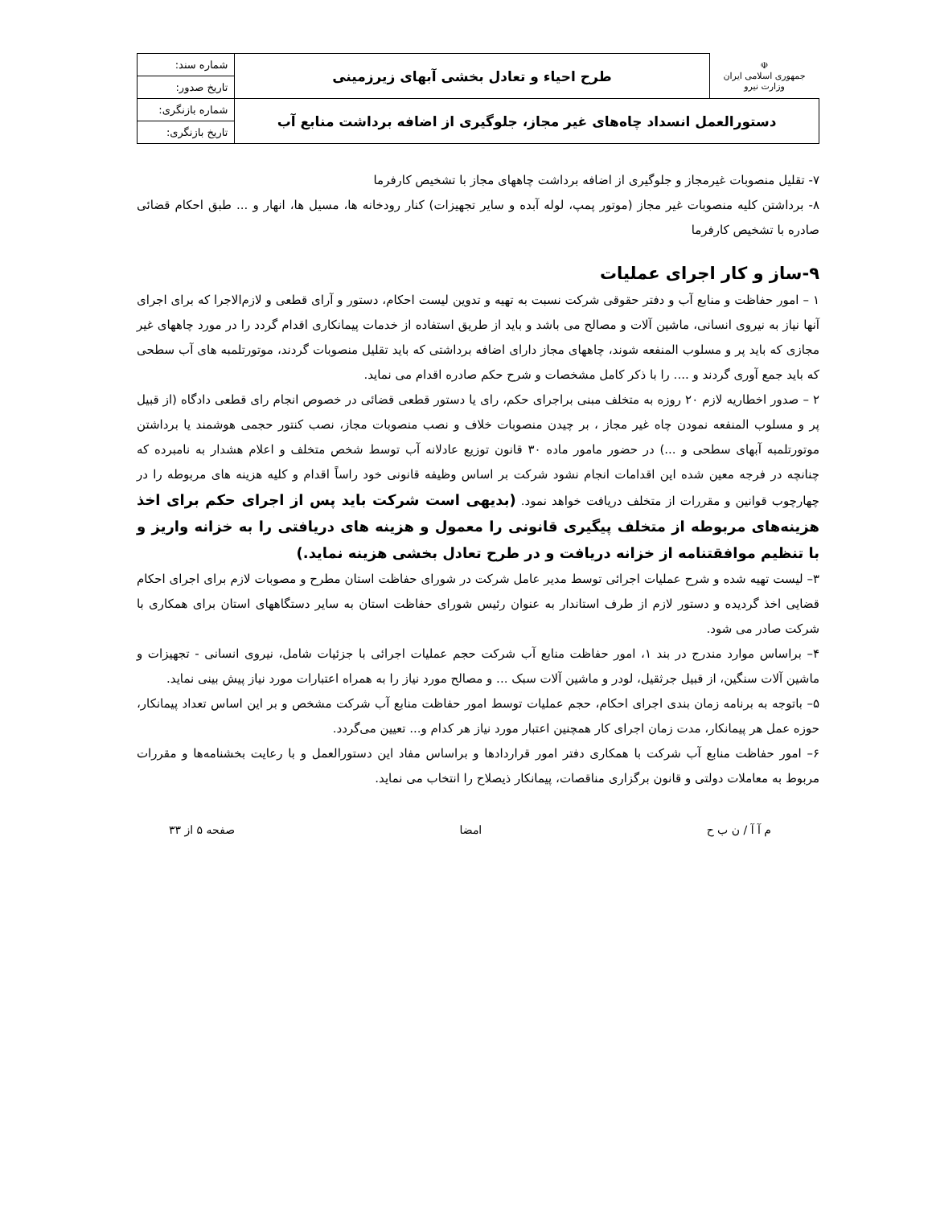| ☫ جمهوری اسلامی ایران وزارت نیرو | طرح احیاء و تعادل بخشی آبهای زیرزمینی | شماره سند: |
| | | تاریخ صدور: |
| دستورالعمل انسداد چاه‌های غیر مجاز، جلوگیری از اضافه برداشت منابع آب | | شماره بازنگری: |
| | | تاریخ بازنگری: |
۷- تقلیل منصوبات غیرمجاز و جلوگیری از اضافه برداشت چاههای مجاز با تشخیص کارفرما
۸- برداشتن کلیه منصوبات غیر مجاز (موتور پمپ، لوله آبده و سایر تجهیزات) کنار رودخانه ها، مسیل ها، انهار و ... طبق احکام قضائی صادره با تشخیص کارفرما
۹-ساز و کار اجرای عملیات
۱ – امور حفاظت و منابع آب و دفتر حقوقی شرکت نسبت به تهیه و تدوین لیست احکام، دستور و آرای قطعی و لازم‌الاجرا که برای اجرای آنها نیاز به نیروی انسانی، ماشین آلات و مصالح می باشد و باید از طریق استفاده از خدمات پیمانکاری اقدام گردد را در مورد چاههای غیر مجازی که باید پر و مسلوب المنفعه شوند، چاههای مجاز دارای اضافه برداشتی که باید تقلیل منصوبات گردند، موتورتلمبه های آب سطحی که باید جمع آوری گردند و .... را با ذکر کامل مشخصات و شرح حکم صادره اقدام می نماید.
۲ – صدور اخطاریه لازم ۲۰ روزه به متخلف مبنی براجرای حکم، رای یا دستور قطعی قضائی در خصوص انجام رای قطعی دادگاه (از قبیل پر و مسلوب المنفعه نمودن چاه غیر مجاز ، بر چیدن منصوبات خلاف و نصب منصوبات مجاز، نصب کنتور حجمی هوشمند یا برداشتن موتورتلمبه آبهای سطحی و ...) در حضور مامور ماده ۳۰ قانون توزیع عادلانه آب توسط شخص متخلف و اعلام هشدار به نامبرده که چنانچه در فرجه معین شده این اقدامات انجام نشود شرکت بر اساس وظیفه قانونی خود راساً اقدام و کلیه هزینه های مربوطه را در چهارچوب قوانین و مقررات از متخلف دریافت خواهد نمود. (بدیهی است شرکت باید پس از اجرای حکم برای اخذ هزینه‌های مربوطه از متخلف پیگیری قانونی را معمول و هزینه های دریافتی را به خزانه واریز و با تنظیم موافقتنامه از خزانه دریافت و در طرح تعادل بخشی هزینه نماید.)
۳– لیست تهیه شده و شرح عملیات اجرائی توسط مدیر عامل شرکت در شورای حفاظت استان مطرح و مصوبات لازم برای اجرای احکام قضایی اخذ گردیده و دستور لازم از طرف استاندار به عنوان رئیس شورای حفاظت استان به سایر دستگاههای استان برای همکاری با شرکت صادر می شود.
۴– براساس موارد مندرج در بند ۱، امور حفاظت منابع آب شرکت حجم عملیات اجرائی با جزئیات شامل، نیروی انسانی - تجهیزات و ماشین آلات سنگین، از قبیل جرثقیل، لودر و ماشین آلات سبک ... و مصالح مورد نیاز را به همراه اعتبارات مورد نیاز پیش بینی نماید.
۵– باتوجه به برنامه زمان بندی اجرای احکام، حجم عملیات توسط امور حفاظت منابع آب شرکت مشخص و بر این اساس تعداد پیمانکار، حوزه عمل هر پیمانکار، مدت زمان اجرای کار همچنین اعتبار مورد نیاز هر کدام و... تعیین می‌گردد.
۶– امور حفاظت منابع آب شرکت با همکاری دفتر امور قراردادها و براساس مفاد این دستورالعمل و با رعایت بخشنامه‌ها و مقررات مربوط به معاملات دولتی و قانون برگزاری مناقصات، پیمانکار ذیصلاح را انتخاب می نماید.
م آ آ / ن ب ح امضا صفحه ۵ از ۳۳